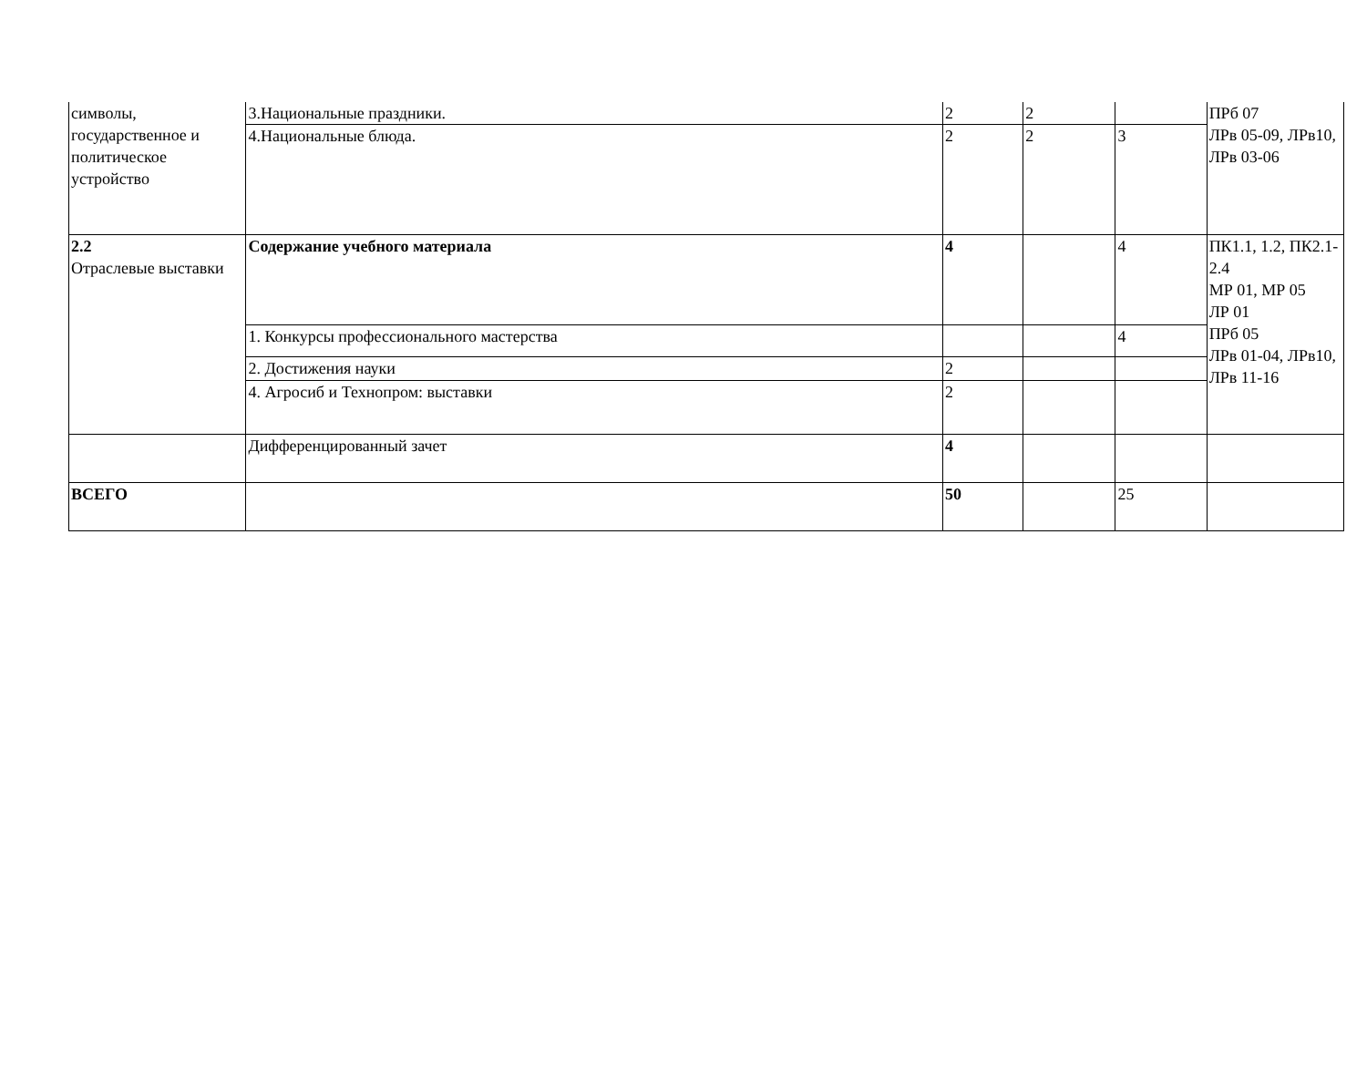| символы, государственное и политическое устройство | 3.Национальные праздники. | 2 | 2 | | ПРб 07 ЛРв 05-09, ЛРв10, ЛРв 03-06 |
| | 4.Национальные блюда. | 2 | 2 | 3 | |
| 2.2 Отраслевые выставки | Содержание учебного материала | 4 | | 4 | ПК1.1, 1.2, ПК2.1-2.4 МР 01, МР 05 ЛР 01 ПРб 05 ЛРв 01-04, ЛРв10, ЛРв 11-16 |
| | 1. Конкурсы профессионального мастерства | | | 4 | |
| | 2. Достижения науки | 2 | | | |
| | 4. Агросиб и Технопром: выставки | 2 | | | |
| | Дифференцированный зачет | 4 | | | |
| ВСЕГО | | 50 | | 25 | |